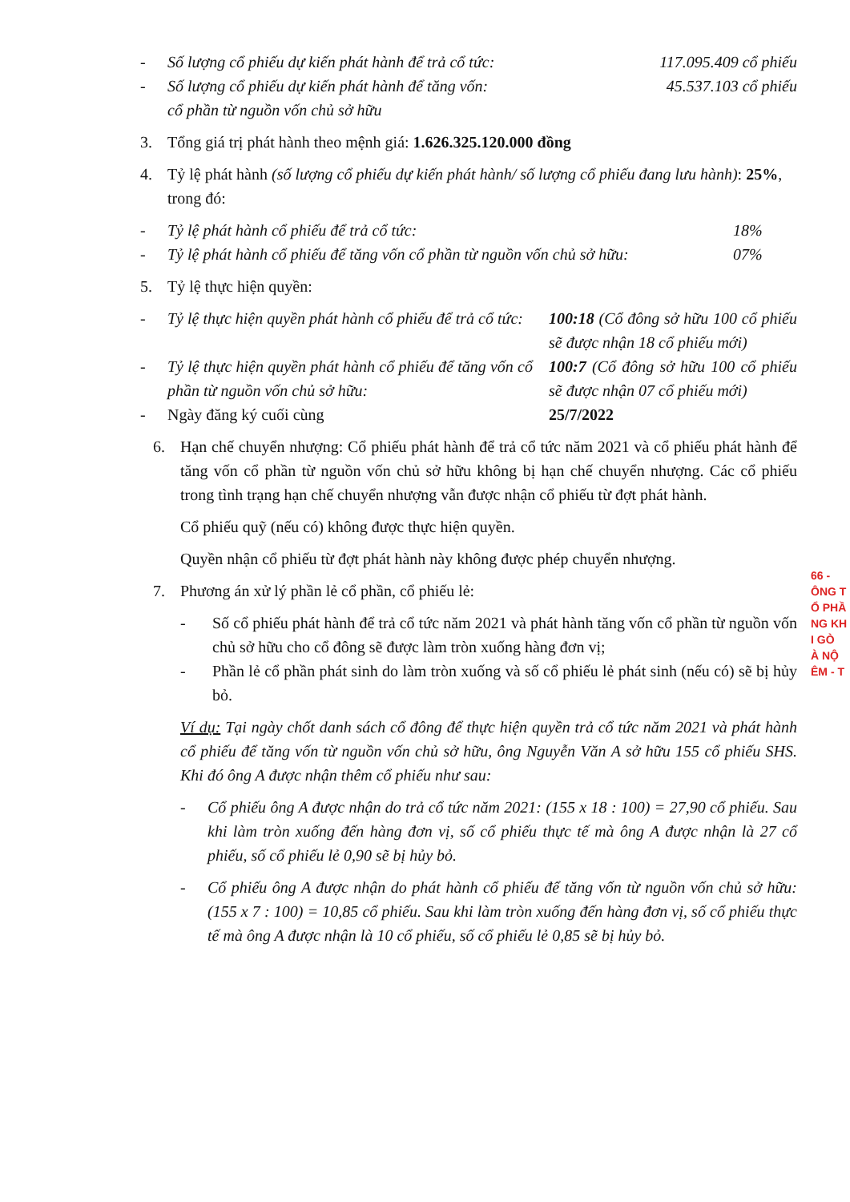- Số lượng cổ phiếu dự kiến phát hành để trả cổ tức: 117.095.409 cổ phiếu
- Số lượng cổ phiếu dự kiến phát hành để tăng vốn:
cổ phần từ nguồn vốn chủ sở hữu 45.537.103 cổ phiếu
3. Tổng giá trị phát hành theo mệnh giá: 1.626.325.120.000 đồng
4. Tỷ lệ phát hành (số lượng cổ phiếu dự kiến phát hành/ số lượng cổ phiếu đang lưu hành): 25%, trong đó:
- Tỷ lệ phát hành cổ phiếu để trả cổ tức: 18%
- Tỷ lệ phát hành cổ phiếu để tăng vốn cổ phần từ nguồn vốn chủ sở hữu: 07%
5. Tỷ lệ thực hiện quyền:
- Tỷ lệ thực hiện quyền phát hành cổ phiếu để trả cổ tức: 100:18 (Cổ đông sở hữu 100 cổ phiếu sẽ được nhận 18 cổ phiếu mới)
- Tỷ lệ thực hiện quyền phát hành cổ phiếu để tăng vốn cổ phần từ nguồn vốn chủ sở hữu: 100:7 (Cổ đông sở hữu 100 cổ phiếu sẽ được nhận 07 cổ phiếu mới)
- Ngày đăng ký cuối cùng 25/7/2022
6. Hạn chế chuyển nhượng: Cổ phiếu phát hành để trả cổ tức năm 2021 và cổ phiếu phát hành để tăng vốn cổ phần từ nguồn vốn chủ sở hữu không bị hạn chế chuyển nhượng. Các cổ phiếu trong tình trạng hạn chế chuyển nhượng vẫn được nhận cổ phiếu từ đợt phát hành.
Cổ phiếu quỹ (nếu có) không được thực hiện quyền.
Quyền nhận cổ phiếu từ đợt phát hành này không được phép chuyển nhượng.
7. Phương án xử lý phần lẻ cổ phần, cổ phiếu lẻ:
- Số cổ phiếu phát hành để trả cổ tức năm 2021 và phát hành tăng vốn cổ phần từ nguồn vốn chủ sở hữu cho cổ đông sẽ được làm tròn xuống hàng đơn vị;
- Phần lẻ cổ phần phát sinh do làm tròn xuống và số cổ phiếu lẻ phát sinh (nếu có) sẽ bị hủy bỏ.
Ví dụ: Tại ngày chốt danh sách cổ đông để thực hiện quyền trả cổ tức năm 2021 và phát hành cổ phiếu để tăng vốn từ nguồn vốn chủ sở hữu, ông Nguyễn Văn A sở hữu 155 cổ phiếu SHS. Khi đó ông A được nhận thêm cổ phiếu như sau:
- Cổ phiếu ông A được nhận do trả cổ tức năm 2021: (155 x 18 : 100) = 27,90 cổ phiếu. Sau khi làm tròn xuống đến hàng đơn vị, số cổ phiếu thực tế mà ông A được nhận là 27 cổ phiếu, số cổ phiếu lẻ 0,90 sẽ bị hủy bỏ.
- Cổ phiếu ông A được nhận do phát hành cổ phiếu để tăng vốn từ nguồn vốn chủ sở hữu: (155 x 7 : 100) = 10,85 cổ phiếu. Sau khi làm tròn xuống đến hàng đơn vị, số cổ phiếu thực tế mà ông A được nhận là 10 cổ phiếu, số cổ phiếu lẻ 0,85 sẽ bị hủy bỏ.
66 -
ÔNG T
Ổ PHẦ
NG KH
I GÒ
À NỘ
ÊM - T